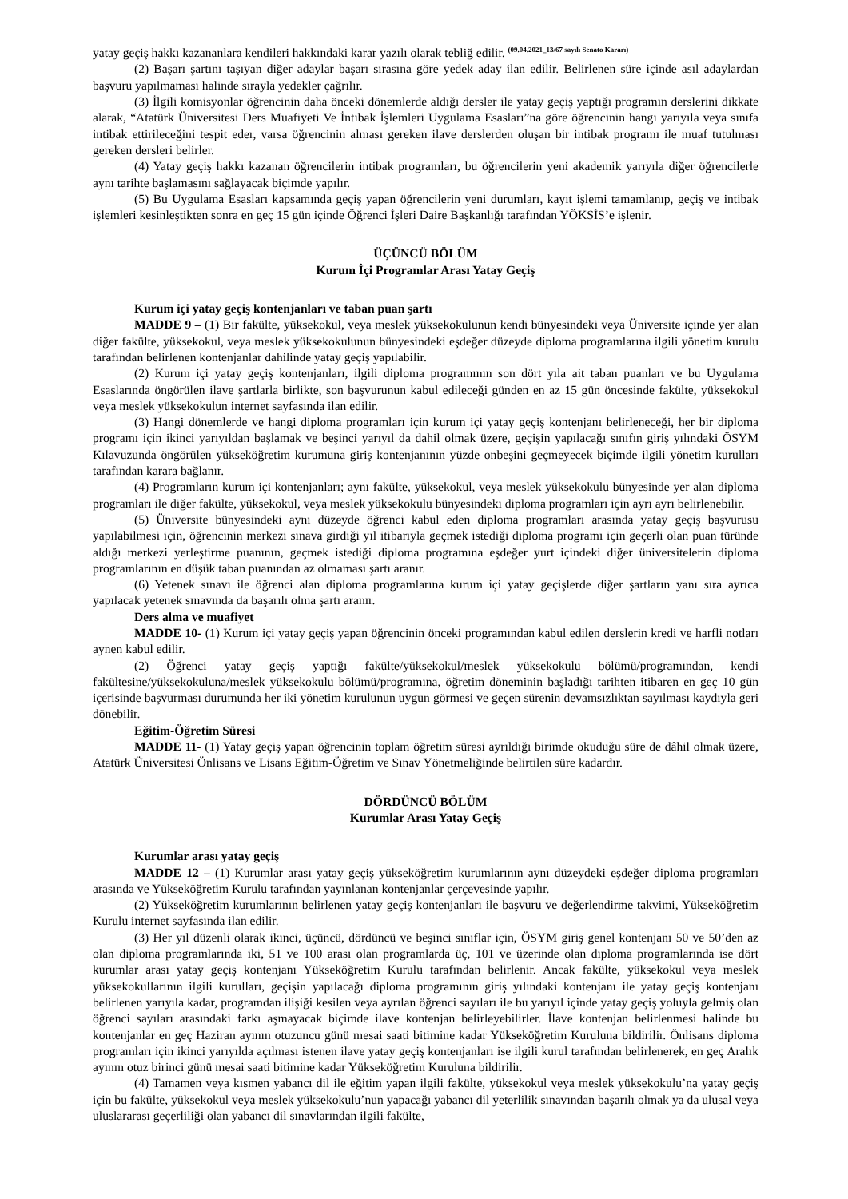yatay geçiş hakkı kazananlara kendileri hakkındaki karar yazılı olarak tebliğ edilir. <sup>(09.04.2021_13/67 sayılı Senato Kararı)</sup>
(2) Başarı şartını taşıyan diğer adaylar başarı sırasına göre yedek aday ilan edilir. Belirlenen süre içinde asıl adaylardan başvuru yapılmaması halinde sırayla yedekler çağrılır.
(3) İlgili komisyonlar öğrencinin daha önceki dönemlerde aldığı dersler ile yatay geçiş yaptığı programın derslerini dikkate alarak, “Atatürk Üniversitesi Ders Muafiyeti Ve İntibak İşlemleri Uygulama Esasları”na göre öğrencinin hangi yarıyıla veya sınıfa intibak ettirileceğini tespit eder, varsa öğrencinin alması gereken ilave derslerden oluşan bir intibak programı ile muaf tutulması gereken dersleri belirler.
(4) Yatay geçiş hakkı kazanan öğrencilerin intibak programları, bu öğrencilerin yeni akademik yarıyıla diğer öğrencilerle aynı tarihte başlamasını sağlayacak biçimde yapılır.
(5) Bu Uygulama Esasları kapsamında geçiş yapan öğrencilerin yeni durumları, kayıt işlemi tamamlanıp, geçiş ve intibak işlemleri kesinleştikten sonra en geç 15 gün içinde Öğrenci İşleri Daire Başkanlığı tarafından YÖKSİS’e işlenir.
ÜÇÜNCÜ BÖLÜM
Kurum İçi Programlar Arası Yatay Geçiş
Kurum içi yatay geçiş kontenjanları ve taban puan şartı
MADDE 9 – (1) Bir fakülte, yüksekokul, veya meslek yüksekokulunun kendi bünyesindeki veya Üniversite içinde yer alan diğer fakülte, yüksekokul, veya meslek yüksekokulunun bünyesindeki eşdeğer düzeyde diploma programlarına ilgili yönetim kurulu tarafından belirlenen kontenjanlar dahilinde yatay geçiş yapılabilir.
(2) Kurum içi yatay geçiş kontenjanları, ilgili diploma programının son dört yıla ait taban puanları ve bu Uygulama Esaslarında öngörülen ilave şartlarla birlikte, son başvurunun kabul edileceği günden en az 15 gün öncesinde fakülte, yüksekokul veya meslek yüksekokulun internet sayfasında ilan edilir.
(3) Hangi dönemlerde ve hangi diploma programları için kurum içi yatay geçiş kontenjanı belirleneceği, her bir diploma programı için ikinci yarıyıldan başlamak ve beşinci yarıyıl da dahil olmak üzere, geçişin yapılacağı sınıfın giriş yılındaki ÖSYM Kılavuzunda öngörülen yükseköğretim kurumuna giriş kontenjanının yüzde onbeşini geçmeyecek biçimde ilgili yönetim kurulları tarafından karara bağlanır.
(4) Programların kurum içi kontenjanları; aynı fakülte, yüksekokul, veya meslek yüksekokulu bünyesinde yer alan diploma programları ile diğer fakülte, yüksekokul, veya meslek yüksekokulu bünyesindeki diploma programları için ayrı ayrı belirlenebilir.
(5) Üniversite bünyesindeki aynı düzeyde öğrenci kabul eden diploma programları arasında yatay geçiş başvurusu yapılabilmesi için, öğrencinin merkezi sınava girdiği yıl itibarıyla geçmek istediği diploma programı için geçerli olan puan türünde aldığı merkezi yerleştirme puanının, geçmek istediği diploma programına eşdeğer yurt içindeki diğer üniversitelerin diploma programlarının en düşük taban puanından az olmaması şartı aranır.
(6) Yetenek sınavı ile öğrenci alan diploma programlarına kurum içi yatay geçişlerde diğer şartların yanı sıra ayrıca yapılacak yetenek sınavında da başarılı olma şartı aranır.
Ders alma ve muafiyet
MADDE 10- (1) Kurum içi yatay geçiş yapan öğrencinin önceki programından kabul edilen derslerin kredi ve harfli notları aynen kabul edilir.
(2) Öğrenci yatay geçiş yaptığı fakülte/yüksekokul/meslek yüksekokulu bölümü/programından, kendi fakültesine/yüksekokuluna/meslek yüksekokulu bölümü/programına, öğretim döneminin başladığı tarihten itibaren en geç 10 gün içerisinde başvurması durumunda her iki yönetim kurulunun uygun görmesi ve geçen sürenin devamsızlıktan sayılması kaydıyla geri dönebilir.
Eğitim-Öğretim Süresi
MADDE 11- (1) Yatay geçiş yapan öğrencinin toplam öğretim süresi ayrıldığı birimde okuduğu süre de dâhil olmak üzere, Atatürk Üniversitesi Önlisans ve Lisans Eğitim-Öğretim ve Sınav Yönetmeliğinde belirtilen süre kadardır.
DÖRDÜNCÜ BÖLÜM
Kurumlar Arası Yatay Geçiş
Kurumlar arası yatay geçiş
MADDE 12 – (1) Kurumlar arası yatay geçiş yükseköğretim kurumlarının aynı düzeydeki eşdeğer diploma programları arasında ve Yükseköğretim Kurulu tarafından yayınlanan kontenjanlar çerçevesinde yapılır.
(2) Yükseköğretim kurumlarının belirlenen yatay geçiş kontenjanları ile başvuru ve değerlendirme takvimi, Yükseköğretim Kurulu internet sayfasında ilan edilir.
(3) Her yıl düzenli olarak ikinci, üçüncü, dördüncü ve beşinci sınıflar için, ÖSYM giriş genel kontenjanı 50 ve 50’den az olan diploma programlarında iki, 51 ve 100 arası olan programlarda üç, 101 ve üzerinde olan diploma programlarında ise dört kurumlar arası yatay geçiş kontenjanı Yükseköğretim Kurulu tarafından belirlenir. Ancak fakülte, yüksekokul veya meslek yüksekokullarının ilgili kurulları, geçişin yapılacağı diploma programının giriş yılındaki kontenjanı ile yatay geçiş kontenjanı belirlenen yarıyıla kadar, programdan ilişiği kesilen veya ayrılan öğrenci sayıları ile bu yarıyıl içinde yatay geçiş yoluyla gelmiş olan öğrenci sayıları arasındaki farkı aşmayacak biçimde ilave kontenjan belirleyebilirler. İlave kontenjan belirlenmesi halinde bu kontenjanlar en geç Haziran ayının otuzuncu günü mesai saati bitimine kadar Yükseköğretim Kuruluna bildirilir. Önlisans diploma programları için ikinci yarıyılda açılması istenen ilave yatay geçiş kontenjanları ise ilgili kurul tarafından belirlenerek, en geç Aralık ayının otuz birinci günü mesai saati bitimine kadar Yükseköğretim Kuruluna bildirilir.
(4) Tamamen veya kısmen yabancı dil ile eğitim yapan ilgili fakülte, yüksekokul veya meslek yüksekokulu’na yatay geçiş için bu fakülte, yüksekokul veya meslek yüksekokulu’nun yapacağı yabancı dil yeterlilik sınavından başarılı olmak ya da ulusal veya uluslararası geçerliliği olan yabancı dil sınavlarından ilgili fakülte,